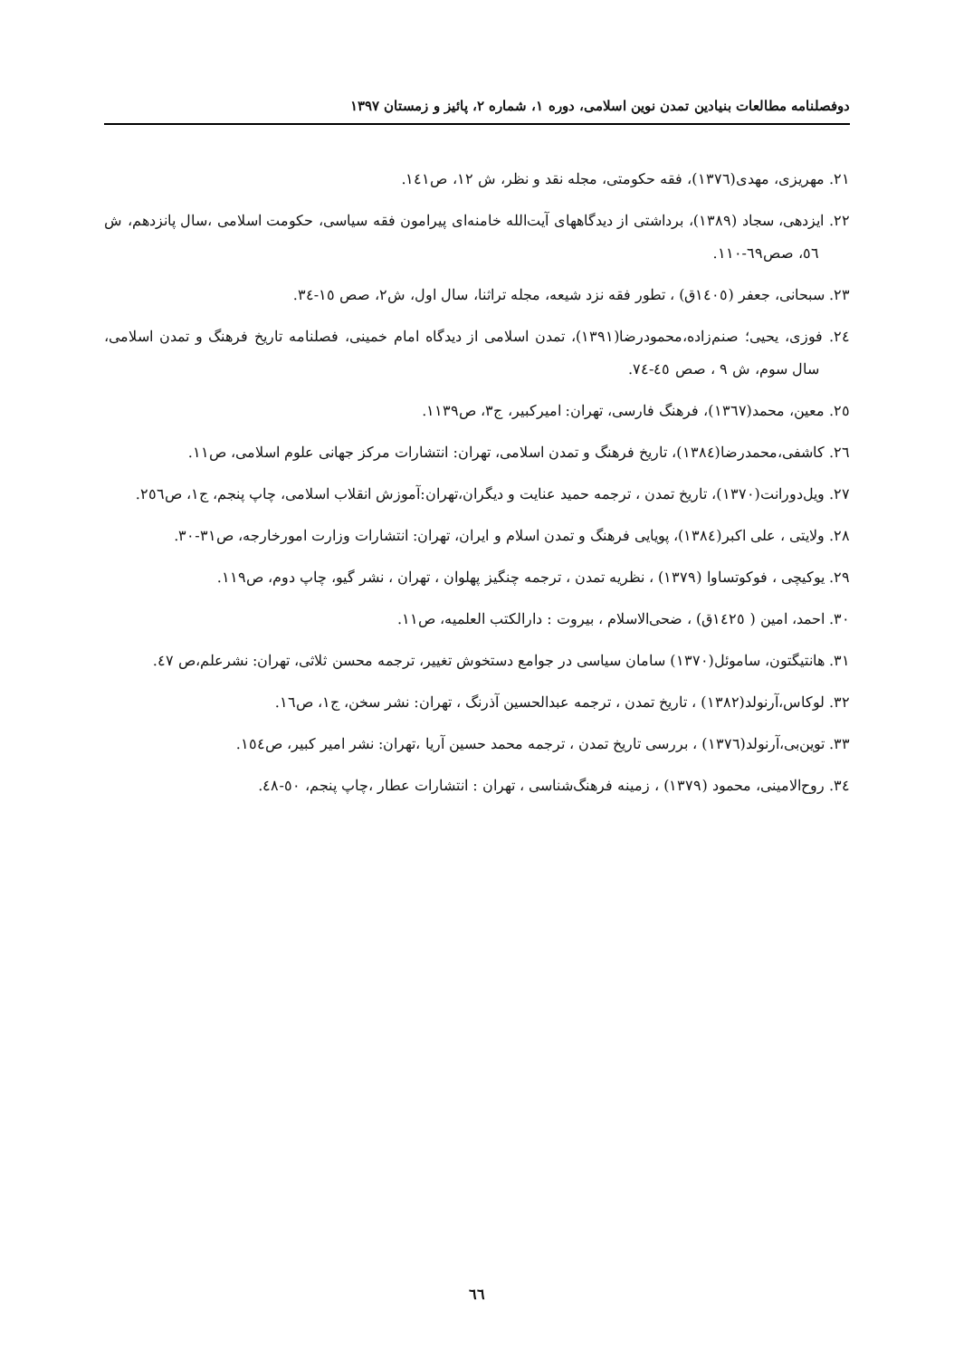دوفصلنامه مطالعات بنیادین تمدن نوین اسلامی، دوره ۱، شماره ۲، پائیز و زمستان ۱۳۹۷
۲۱. مهریزی، مهدی(۱۳۷٦)، فقه حکومتی، مجله نقد و نظر، ش ۱۲، ص۱٤۱.
۲۲. ایزدهی، سجاد (۱۳۸۹)، برداشتی از دیدگاههای آیت‌الله خامنه‌ای پیرامون فقه سیاسی، حکومت اسلامی ،سال پانزدهم، ش ٥٦، صص٦۹-۱۱۰.
۲۳. سبحانی، جعفر (۱٤۰٥ق) ، تطور فقه نزد شیعه، مجله تراثنا، سال اول، ش۲، صص ۱٥-۳٤.
۲٤. فوزی، یحیی؛ صنم‌زاده،محمودرضا(۱۳۹۱)، تمدن اسلامی از دیدگاه امام خمینی، فصلنامه تاریخ فرهنگ و تمدن اسلامی، سال سوم، ش ۹ ، صص ٤٥-٧٤.
۲٥. معین، محمد(۱۳٦٧)، فرهنگ فارسی، تهران: امیرکبیر، ج۳، ص۱۱۳۹.
۲٦. کاشفی،محمدرضا(۱۳۸٤)، تاریخ فرهنگ و تمدن اسلامی، تهران: انتشارات مرکز جهانی علوم اسلامی، ص۱۱.
۲٧. ویل‌دورانت(۱۳٧۰)، تاریخ تمدن ، ترجمه حمید عنایت و دیگران،تهران:آموزش انقلاب اسلامی، چاپ پنجم، ج۱، ص۲٥٦.
۲۸. ولایتی ، علی اکبر(۱۳۸٤)، پویایی فرهنگ و تمدن اسلام و ایران، تهران: انتشارات وزارت امورخارجه، ص۳۱-۳۰.
۲۹. یوکیچی ، فوکوتساوا (۱۳٧۹) ، نظریه تمدن ، ترجمه چنگیز پهلوان ، تهران ، نشر گیو، چاپ دوم، ص۱۱۹.
۳۰. احمد، امین ( ۱٤۲٥ق) ، ضحی‌الاسلام ، بیروت : دارالکتب العلمیه، ص۱۱.
۳۱. هانتیگتون، ساموئل(۱۳٧۰) سامان سیاسی در جوامع دستخوش تغییر، ترجمه محسن ثلاثی، تهران: نشرعلم،ص ٤٧.
۳۲. لوکاس،آرنولد(۱۳۸۲) ، تاریخ تمدن ، ترجمه عبدالحسین آذرنگ ، تهران: نشر سخن، ج۱، ص۱٦.
۳۳. توین‌بی،آرنولد(۱۳٧٦) ، بررسی تاریخ تمدن ، ترجمه محمد حسین آریا ،تهران: نشر امیر کبیر، ص۱٥٤.
۳٤. روح‌الامینی، محمود (۱۳٧۹) ، زمینه فرهنگ‌شناسی ، تهران : انتشارات عطار ،چاپ پنجم، ٥۰-٤۸.
٦٦